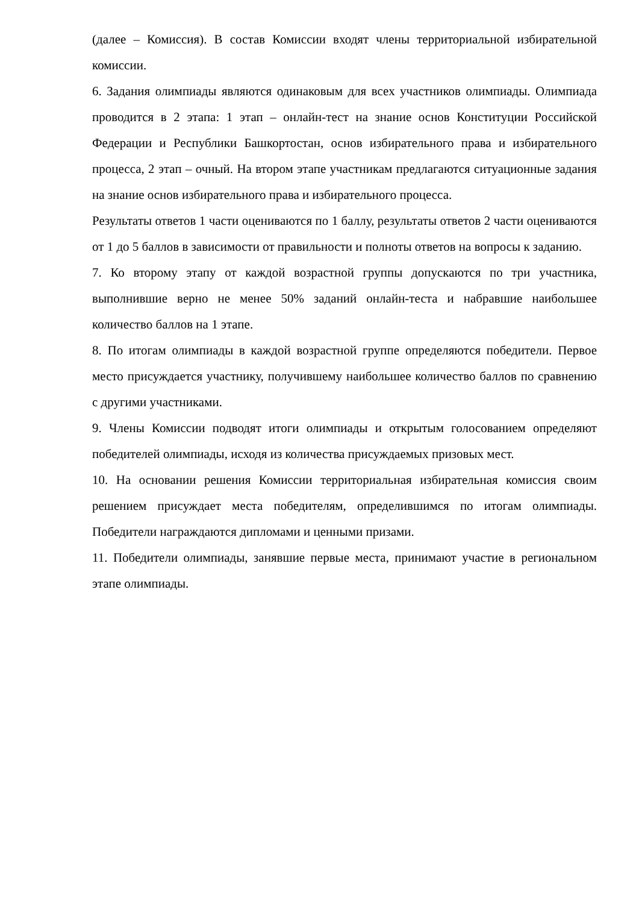(далее – Комиссия). В состав Комиссии входят члены территориальной избирательной комиссии.
6. Задания олимпиады являются одинаковым для всех участников олимпиады. Олимпиада проводится в 2 этапа: 1 этап – онлайн-тест на знание основ Конституции Российской Федерации и Республики Башкортостан, основ избирательного права и избирательного процесса, 2 этап – очный. На втором этапе участникам предлагаются ситуационные задания на знание основ избирательного права и избирательного процесса.
Результаты ответов 1 части оцениваются по 1 баллу, результаты ответов 2 части оцениваются от 1 до 5 баллов в зависимости от правильности и полноты ответов на вопросы к заданию.
7. Ко второму этапу от каждой возрастной группы допускаются по три участника, выполнившие верно не менее 50% заданий онлайн-теста и набравшие наибольшее количество баллов на 1 этапе.
8. По итогам олимпиады в каждой возрастной группе определяются победители. Первое место присуждается участнику, получившему наибольшее количество баллов по сравнению с другими участниками.
9. Члены Комиссии подводят итоги олимпиады и открытым голосованием определяют победителей олимпиады, исходя из количества присуждаемых призовых мест.
10. На основании решения Комиссии территориальная избирательная комиссия своим решением присуждает места победителям, определившимся по итогам олимпиады. Победители награждаются дипломами и ценными призами.
11. Победители олимпиады, занявшие первые места, принимают участие в региональном этапе олимпиады.